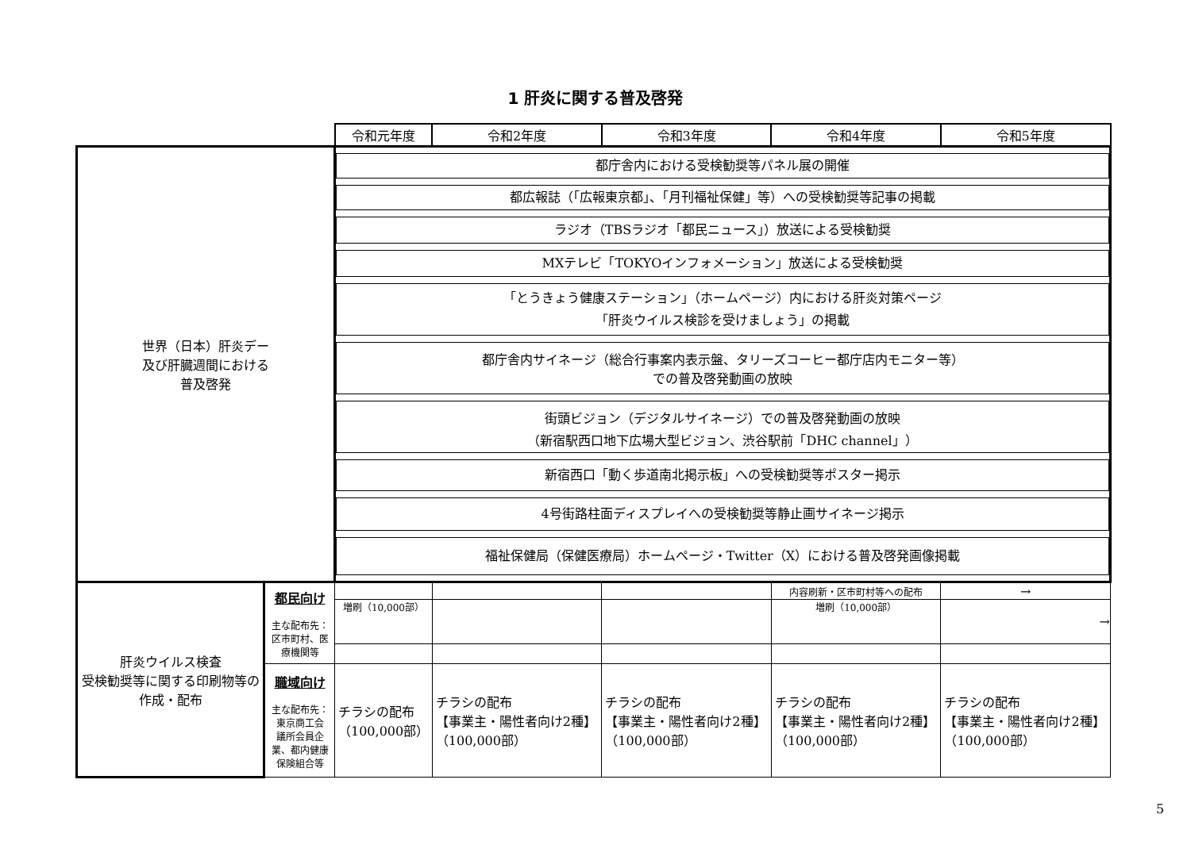1 肝炎に関する普及啓発
| | | 令和元年度 | 令和2年度 | 令和3年度 | 令和4年度 | 令和5年度 |
| 世界（日本）肝炎デー 及び肝臓週間における 普及啓発 | | 都庁舎内における受検勧奨等パネル展の開催 都広報誌（「広報東京都」、「月刊福祉保健」等）への受検勧奨等記事の掲載 ラジオ（TBSラジオ「都民ニュース」）放送による受検勧奨 MXテレビ「TOKYOインフォメーション」放送による受検勧奨 「とうきょう健康ステーション」（ホームページ）内における肝炎対策ページ 「肝炎ウイルス検診を受けましょう」の掲載 都庁舎内サイネージ（総合行事案内表示盤、タリーズコーヒー都庁店内モニター等） での普及啓発動画の放映 街頭ビジョン（デジタルサイネージ）での普及啓発動画の放映 （新宿駅西口地下広場大型ビジョン、渋谷駅前「DHC channel」） 新宿西口「動く歩道南北掲示板」への受検勧奨等ポスター掲示 4号街路柱面ディスプレイへの受検勧奨等静止画サイネージ掲示 福祉保健局（保健医療局）ホームページ・Twitter（X）における普及啓発画像掲載 | | | | |
| 肝炎ウイルス検査 受検勧奨等に関する印刷物等の作成・配布 | 都民向け 主な配布先： 区市町村、医 療機関等 | | | | 内容刷新・区市町村等への配布 | → |
| | | 増刷（10,000部） | | | 増刷（10,000部） | → |
| | 職域向け 主な配布先： 東京商工会 議所会員企 業、都内健康 保険組合等 | チラシの配布 （100,000部） | チラシの配布 【事業主・陽性者向け2種】 （100,000部） | チラシの配布 【事業主・陽性者向け2種】 （100,000部） | チラシの配布 【事業主・陽性者向け2種】 （100,000部） | チラシの配布 【事業主・陽性者向け2種】 （100,000部） |
5